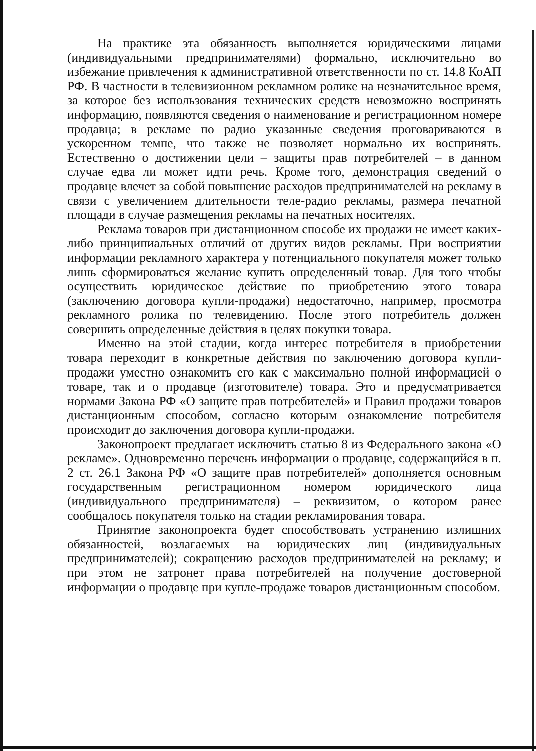На практике эта обязанность выполняется юридическими лицами (индивидуальными предпринимателями) формально, исключительно во избежание привлечения к административной ответственности по ст. 14.8 КоАП РФ. В частности в телевизионном рекламном ролике на незначительное время, за которое без использования технических средств невозможно воспринять информацию, появляются сведения о наименование и регистрационном номере продавца; в рекламе по радио указанные сведения проговариваются в ускоренном темпе, что также не позволяет нормально их воспринять. Естественно о достижении цели – защиты прав потребителей – в данном случае едва ли может идти речь. Кроме того, демонстрация сведений о продавце влечет за собой повышение расходов предпринимателей на рекламу в связи с увеличением длительности теле-радио рекламы, размера печатной площади в случае размещения рекламы на печатных носителях.
Реклама товаров при дистанционном способе их продажи не имеет каких-либо принципиальных отличий от других видов рекламы. При восприятии информации рекламного характера у потенциального покупателя может только лишь сформироваться желание купить определенный товар. Для того чтобы осуществить юридическое действие по приобретению этого товара (заключению договора купли-продажи) недостаточно, например, просмотра рекламного ролика по телевидению. После этого потребитель должен совершить определенные действия в целях покупки товара.
Именно на этой стадии, когда интерес потребителя в приобретении товара переходит в конкретные действия по заключению договора купли-продажи уместно ознакомить его как с максимально полной информацией о товаре, так и о продавце (изготовителе) товара. Это и предусматривается нормами Закона РФ «О защите прав потребителей» и Правил продажи товаров дистанционным способом, согласно которым ознакомление потребителя происходит до заключения договора купли-продажи.
Законопроект предлагает исключить статью 8 из Федерального закона «О рекламе». Одновременно перечень информации о продавце, содержащийся в п. 2 ст. 26.1 Закона РФ «О защите прав потребителей» дополняется основным государственным регистрационном номером юридического лица (индивидуального предпринимателя) – реквизитом, о котором ранее сообщалось покупателя только на стадии рекламирования товара.
Принятие законопроекта будет способствовать устранению излишних обязанностей, возлагаемых на юридических лиц (индивидуальных предпринимателей); сокращению расходов предпринимателей на рекламу; и при этом не затронет права потребителей на получение достоверной информации о продавце при купле-продаже товаров дистанционным способом.